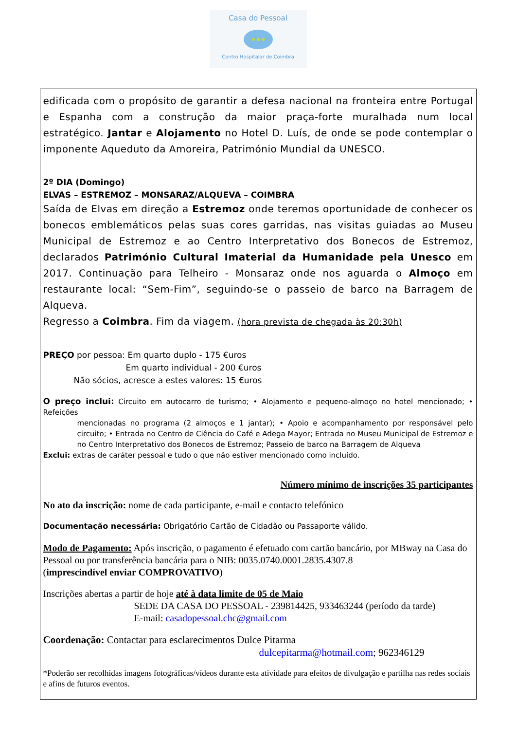Casa do Pessoal
Centro Hospitalar de Coimbra
edificada com o propósito de garantir a defesa nacional na fronteira entre Portugal e Espanha com a construção da maior praça-forte muralhada num local estratégico. Jantar e Alojamento no Hotel D. Luís, de onde se pode contemplar o imponente Aqueduto da Amoreira, Património Mundial da UNESCO.
2º DIA (Domingo)
ELVAS – ESTREMOZ – MONSARAZ/ALQUEVA – COIMBRA
Saída de Elvas em direção a Estremoz onde teremos oportunidade de conhecer os bonecos emblemáticos pelas suas cores garridas, nas visitas guiadas ao Museu Municipal de Estremoz e ao Centro Interpretativo dos Bonecos de Estremoz, declarados Património Cultural Imaterial da Humanidade pela Unesco em 2017. Continuação para Telheiro - Monsaraz onde nos aguarda o Almoço em restaurante local: “Sem-Fim”, seguindo-se o passeio de barco na Barragem de Alqueva.
Regresso a Coimbra. Fim da viagem. (hora prevista de chegada às 20:30h)
PREÇO por pessoa: Em quarto duplo - 175 €uros
Em quarto individual - 200 €uros
Não sócios, acresce a estes valores: 15 €uros
O preço inclui: Circuito em autocarro de turismo; • Alojamento e pequeno-almoço no hotel mencionado; • Refeições
mencionadas no programa (2 almoços e 1 jantar); • Apoio e acompanhamento por responsável pelo circuito; • Entrada no Centro de Ciência do Café e Adega Mayor; Entrada no Museu Municipal de Estremoz e no Centro Interpretativo dos Bonecos de Estremoz; Passeio de barco na Barragem de Alqueva
Exclui: extras de caráter pessoal e tudo o que não estiver mencionado como incluído.
Número mínimo de inscrições 35 participantes
No ato da inscrição: nome de cada participante, e-mail e contacto telefónico
Documentação necessária: Obrigatório Cartão de Cidadão ou Passaporte válido.
Modo de Pagamento: Após inscrição, o pagamento é efetuado com cartão bancário, por MBway na Casa do Pessoal ou por transferência bancária para o NIB: 0035.0740.0001.2835.4307.8
(imprescindível enviar COMPROVATIVO)
Inscrições abertas a partir de hoje até à data limite de 05 de Maio
SEDE DA CASA DO PESSOAL - 239814425, 933463244 (período da tarde)
E-mail: casadopessoal.chc@gmail.com
Coordenação: Contactar para esclarecimentos Dulce Pitarma
dulcepitarma@hotmail.com; 962346129
*Poderão ser recolhidas imagens fotográficas/vídeos durante esta atividade para efeitos de divulgação e partilha nas redes sociais e afins de futuros eventos.